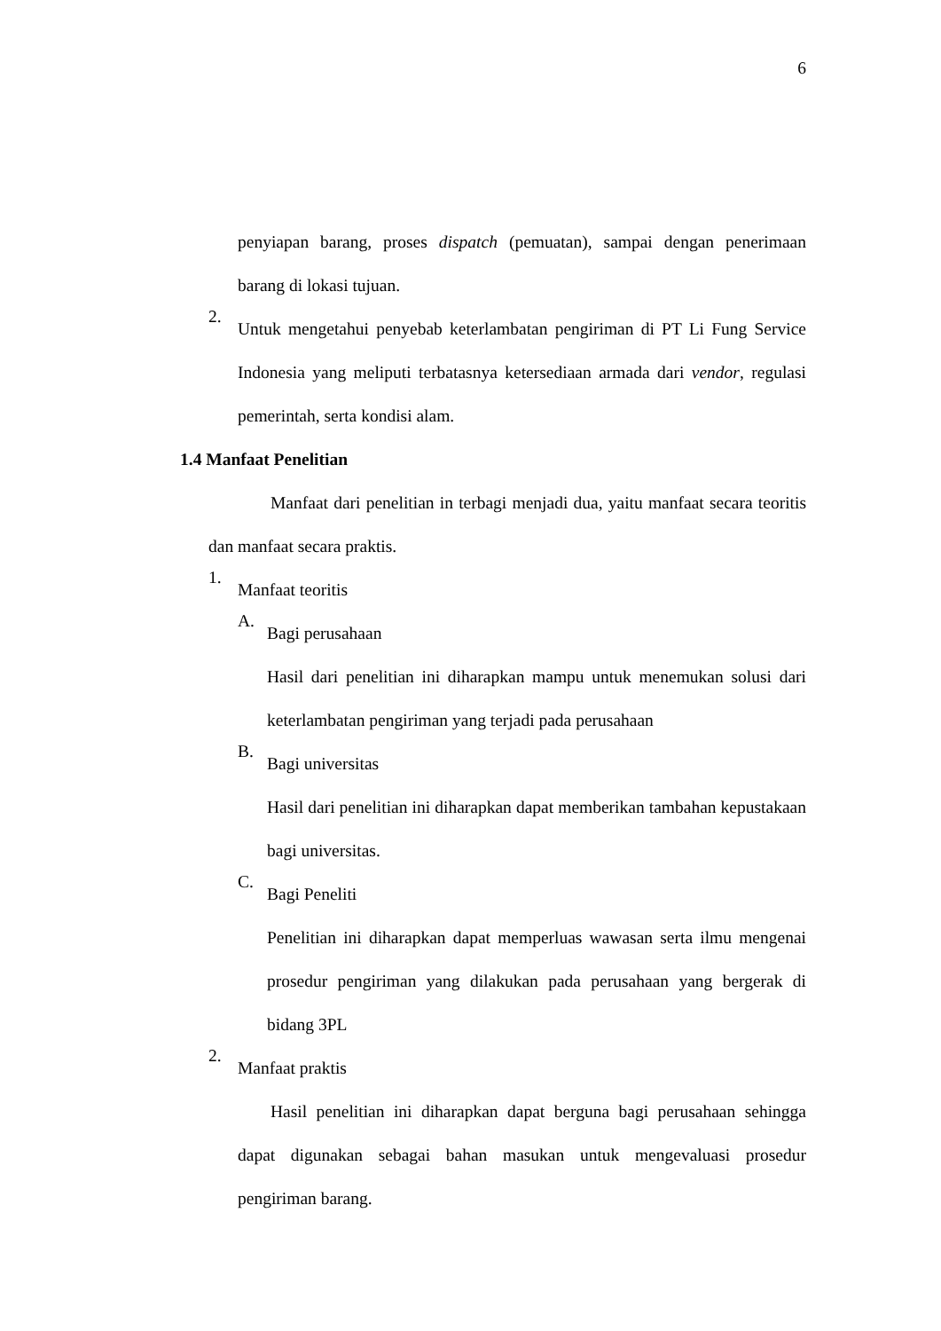6
penyiapan barang, proses dispatch (pemuatan), sampai dengan penerimaan barang di lokasi tujuan.
2.
Untuk mengetahui penyebab keterlambatan pengiriman di PT Li Fung Service Indonesia yang meliputi terbatasnya ketersediaan armada dari vendor, regulasi pemerintah, serta kondisi alam.
1.4 Manfaat Penelitian
Manfaat dari penelitian in terbagi menjadi dua, yaitu manfaat secara teoritis dan manfaat secara praktis.
1.
Manfaat teoritis
A.
Bagi perusahaan
Hasil dari penelitian ini diharapkan mampu untuk menemukan solusi dari keterlambatan pengiriman yang terjadi pada perusahaan
B.
Bagi universitas
Hasil dari penelitian ini diharapkan dapat memberikan tambahan kepustakaan bagi universitas.
C.
Bagi Peneliti
Penelitian ini diharapkan dapat memperluas wawasan serta ilmu mengenai prosedur pengiriman yang dilakukan pada perusahaan yang bergerak di bidang 3PL
2.
Manfaat praktis
Hasil penelitian ini diharapkan dapat berguna bagi perusahaan sehingga dapat digunakan sebagai bahan masukan untuk mengevaluasi prosedur pengiriman barang.